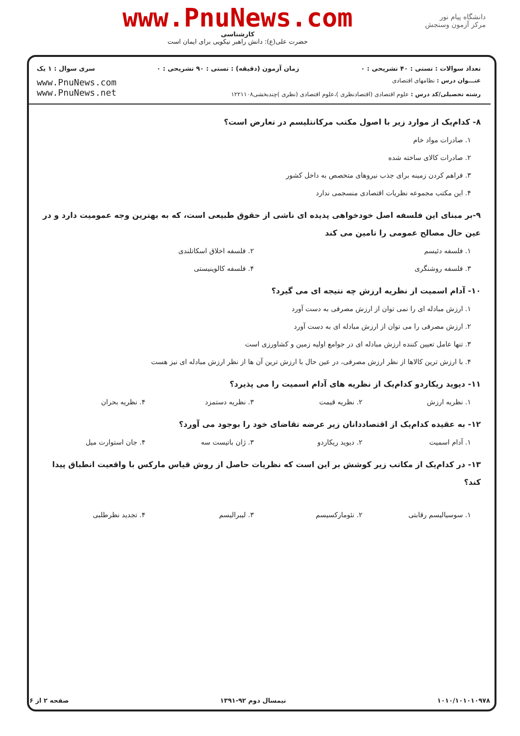www.PnuNews.com
کارشناسی
حضرت علی(ع): دانش راهبر نیکویی برای ایمان است
دانشگاه پیام نور
مرکز آزمون وسنجش
تعداد سوالات : تستی : ۴۰ تشریحی : ۰ زمان آزمون (دقیقه) : تستی : ۹۰ تشریحی : ۰ سری سوال : ۱ یک
عنـــوان درس : نظامهای اقتصادی
رشته تحصیلی/کد درس : علوم اقتصادی (اقتصادنظری )،علوم اقتصادی (نظری )چندبخشی۱۲۲۱۱۰۸
www.PnuNews.com
www.PnuNews.net
۸- کدام‌یک از موارد زیر با اصول مکتب مرکانتلیسم در تعارض است؟
۱. صادرات مواد خام
۲. صادرات کالای ساخته شده
۳. فراهم کردن زمینه برای جذب نیروهای متخصص به داخل کشور
۴. این مکتب مجموعه نظریات اقتصادی منسجمی ندارد
۹-بر مبنای این فلسفه اصل خودخواهی پدیده ای ناشی از حقوق طبیعی است، که به بهترین وجه عمومیت دارد و در عین حال مصالح عمومی را تامین می کند
۱. فلسفه دئیسم ۲. فلسفه اخلاق اسکاتلندی
۳. فلسفه روشنگری ۴. فلسفه کالوینیستی
۱۰- آدام اسمیت از نظریه ارزش چه نتیجه ای می گیرد؟
۱. ارزش مبادله ای را نمی توان از ارزش مصرفی به دست آورد
۲. ارزش مصرفی را می توان از ارزش مبادله ای به دست آورد
۳. تنها عامل تعیین کننده ارزش مبادله ای در جوامع اولیه زمین و کشاورزی است
۴. با ارزش ترین کالاها از نظر ارزش مصرفی، در عین حال با ارزش ترین آن ها از نظر ارزش مبادله ای نیز هست
۱۱- دیوید ریکاردو کدام‌یک از نظریه های آدام اسمیت را می پذیرد؟
۱. نظریه ارزش ۲. نظریه قیمت ۳. نظریه دستمزد ۴. نظریه بحران
۱۲- به عقیده کدام‌یک از اقتصاددانان زیر عرضه تقاضای خود را بوجود می آورد؟
۱. آدام اسمیت ۲. دیوید ریکاردو ۳. ژان باتیست سه ۴. جان استوارت میل
۱۳- در کدام‌یک از مکاتب زیر کوشش بر این است که نظریات حاصل از روش قیاس مارکس با واقعیت انطباق پیدا کند؟
۱. سوسیالیسم رقابتی ۲. نئومارکسیسم ۳. لیبرالیسم ۴. تجدید نظرطلبی
۱۰۱۰/۱۰۱۰۱۰۹۷۸ نیمسال دوم ۹۲-۱۳۹۱ صفحه ۲ از ۶